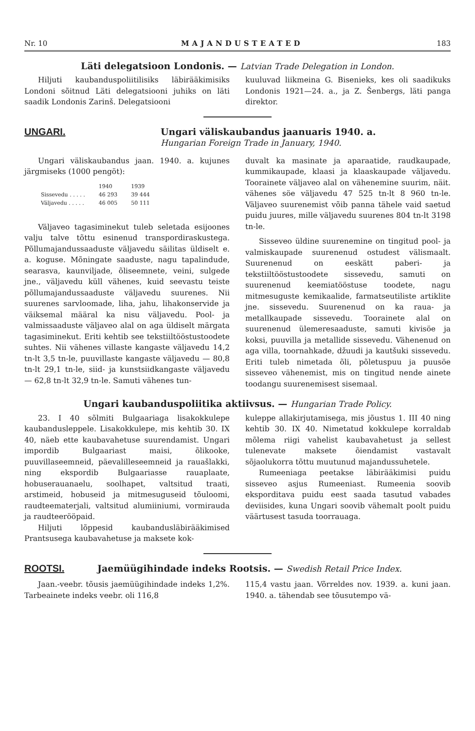Nr. 10 MAJANDUSTEATED 183
Läti delegatsioon Londonis. — Latvian Trade Delegation in London.
Hiljuti kaubanduspoliitilisiks läbirääkimisiks Londoni sõitnud Läti delegatsiooni juhiks on läti saadik Londonis Zarinš. Delegatsiooni
kuuluvad liikmeina G. Bisenieks, kes oli saadikuks Londonis 1921—24. a., ja Z. Šenbergs, läti panga direktor.
UNGARI. Ungari väliskaubandus jaanuaris 1940. a.
Hungarian Foreign Trade in January, 1940.
Ungari väliskaubandus jaan. 1940. a. kujunes järgmiseks (1000 pengöt):
| | 1940 | 1939 |
| --- | --- | --- |
| Sissevedu . . . . . | 46 293 | 39 444 |
| Väljavedu . . . . . | 46 005 | 50 111 |
Väljaveo tagasiminekut tuleb seletada esijoones valju talve tõttu esinenud transpordiraskustega. Põllumajandussaaduste väljavedu säilitas üldiselt e. a. koguse. Mõningate saaduste, nagu tapalindude, searasva, kaunviljade, õliseemnete, veini, sulgede jne., väljavedu küll vähenes, kuid seevastu teiste põllumajandussaaduste väljavedu suurenes. Nii suurenes sarvloomade, liha, jahu, lihakonservide ja väiksemal määral ka nisu väljavedu. Pool- ja valmissaaduste väljaveo alal on aga üldiselt märgata tagasiminekut. Eriti kehtib see tekstiiltööstustoodete suhtes. Nii vähenes villaste kangaste väljavedu 14,2 tn-lt 3,5 tn-le, puuvillaste kangaste väljavedu — 80,8 tn-lt 29,1 tn-le, siid- ja kunstsiidkangaste väljavedu — 62,8 tn-lt 32,9 tn-le. Samuti vähenes tun-
duvalt ka masinate ja aparaatide, raudkaupade, kummikaupade, klaasi ja klaaskaupade väljavedu. Toorainete väljaveo alal on vähenemine suurim, näit. vähenes söe väljavedu 47 525 tn-lt 8 960 tn-le. Väljaveo suurenemist võib panna tähele vaid saetud puidu juures, mille väljavedu suurenes 804 tn-lt 3198 tn-le.
Sisseveo üldine suurenemine on tingitud pool- ja valmiskaupade suurenenud ostudest välismaalt. Suurenenud on eeskätt paberi- ja tekstiiltööstustoodete sissevedu, samuti on suurenenud keemiatööstuse toodete, nagu mitmesuguste kemikaalide, farmatseutiliste artiklite jne. sissevedu. Suurenenud on ka raua- ja metallkaupade sissevedu. Toorainete alal on suurenenud ülemeresaaduste, samuti kivisöe ja koksi, puuvilla ja metallide sissevedu. Vähenenud on aga villa, toornahkade, džuudi ja kautšuki sissevedu. Eriti tuleb nimetada õli, põletuspuu ja puusöe sisseveo vähenemist, mis on tingitud nende ainete toodangu suurenemisest sisemaal.
Ungari kaubanduspoliitika aktiivsus. — Hungarian Trade Policy.
23. I 40 sõlmiti Bulgaariaga lisakokkulepe kaubandusleppele. Lisakokkulepe, mis kehtib 30. IX 40, näeb ette kaubavahetuse suurendamist. Ungari impordib Bulgaariast maisi, õlikooke, puuvillaseemneid, päevalilleseemneid ja rauašlakki, ning ekspordib Bulgaariasse rauaplaate, hobuserauanaelu, soolhapet, valtsitud traati, arstimeid, hobuseid ja mitmesuguseid tõuloomi, raudteematerjali, valtsitud alumiiniumi, vormirauda ja raudteerööpaid.
Hiljuti lõppesid kaubandusläbirääkimised Prantsusega kaubavahetuse ja maksete kok-
kuleppe allakirjutamisega, mis jõustus 1. III 40 ning kehtib 30. IX 40. Nimetatud kokkulepe korraldab mõlema riigi vahelist kaubavahetust ja sellest tulenevate maksete õiendamist vastavalt sõjaolukorra tõttu muutunud majandussuhetele.
Rumeeniaga peetakse läbirääkimisi puidu sisseveo asjus Rumeeniast. Rumeenia soovib eksporditava puidu eest saada tasutud vabades deviisides, kuna Ungari soovib vähemalt poolt puidu väärtusest tasuda toorrauaga.
ROOTSI. Jaemüügihindade indeks Rootsis. — Swedish Retail Price Index.
Jaan.-veebr. tõusis jaemüügihindade indeks 1,2%. Tarbeainete indeks veebr. oli 116,8
115,4 vastu jaan. Võrreldes nov. 1939. a. kuni jaan. 1940. a. tähendab see tõusutempo vä-